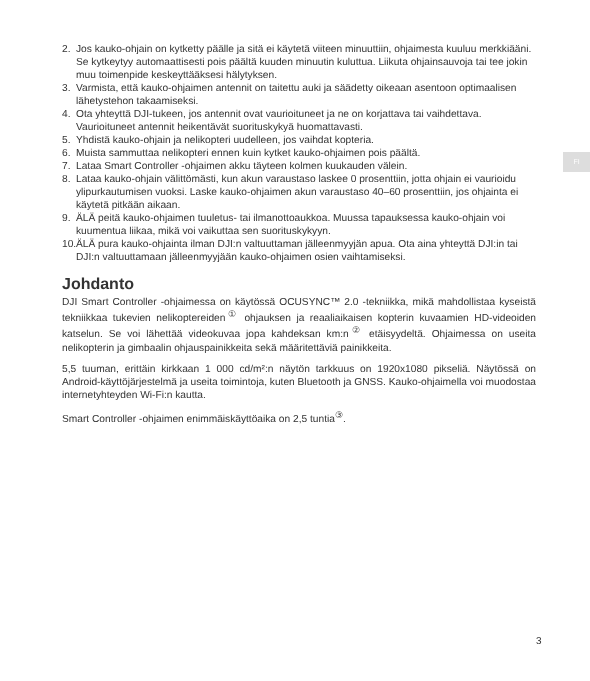FI
2. Jos kauko-ohjain on kytketty päälle ja sitä ei käytetä viiteen minuuttiin, ohjaimesta kuuluu merkkiääni. Se kytkeytyy automaattisesti pois päältä kuuden minuutin kuluttua. Liikuta ohjainsauvoja tai tee jokin muu toimenpide keskeyttääksesi hälytyksen.
3. Varmista, että kauko-ohjaimen antennit on taitettu auki ja säädetty oikeaan asentoon optimaalisen lähetystehon takaamiseksi.
4. Ota yhteyttä DJI-tukeen, jos antennit ovat vaurioituneet ja ne on korjattava tai vaihdettava. Vaurioituneet antennit heikentävät suorituskykyä huomattavasti.
5. Yhdistä kauko-ohjain ja nelikopteri uudelleen, jos vaihdat kopteria.
6. Muista sammuttaa nelikopteri ennen kuin kytket kauko-ohjaimen pois päältä.
7. Lataa Smart Controller -ohjaimen akku täyteen kolmen kuukauden välein.
8. Lataa kauko-ohjain välittömästi, kun akun varaustaso laskee 0 prosenttiin, jotta ohjain ei vaurioidu ylipurkautumisen vuoksi. Laske kauko-ohjaimen akun varaustaso 40–60 prosenttiin, jos ohjainta ei käytetä pitkään aikaan.
9. ÄLÄ peitä kauko-ohjaimen tuuletus- tai ilmanottoaukkoa. Muussa tapauksessa kauko-ohjain voi kuumentua liikaa, mikä voi vaikuttaa sen suorituskykyyn.
10. ÄLÄ pura kauko-ohjainta ilman DJI:n valtuuttaman jälleenmyyjän apua. Ota aina yhteyttä DJI:in tai DJI:n valtuuttamaan jälleenmyyjään kauko-ohjaimen osien vaihtamiseksi.
Johdanto
DJI Smart Controller -ohjaimessa on käytössä OCUSYNC™ 2.0 -tekniikka, mikä mahdollistaa kyseistä tekniikkaa tukevien nelikoptereiden<sup>①</sup> ohjauksen ja reaaliaikaisen kopterin kuvaamien HD-videoiden katselun. Se voi lähettää videokuvaa jopa kahdeksan km:n<sup>②</sup> etäisyydeltä. Ohjaimessa on useita nelikopterin ja gimbaalin ohjauspainikkeita sekä määritettäviä painikkeita.
5,5 tuuman, erittäin kirkkaan 1 000 cd/m²:n näytön tarkkuus on 1920x1080 pikseliä. Näytössä on Android-käyttöjärjestelmä ja useita toimintoja, kuten Bluetooth ja GNSS. Kauko-ohjaimella voi muodostaa internetyhteyden Wi-Fi:n kautta.
Smart Controller -ohjaimen enimmäiskäyttöaika on 2,5 tuntia<sup>③</sup>.
3